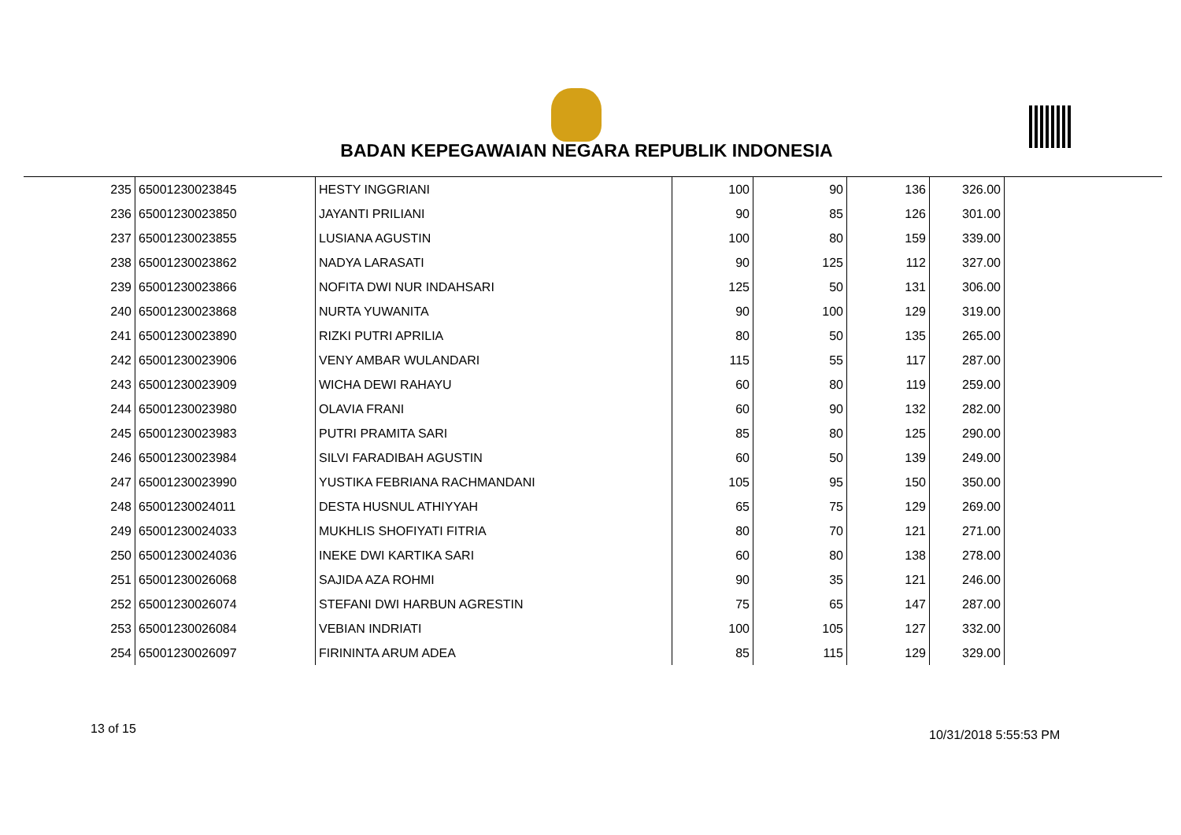BADAN KEPEGAWAIAN NEGARA REPUBLIK INDONESIA
| 235 | 65001230023845 | HESTY INGGRIANI | 100 | 90 | 136 | 326.00 |
| 236 | 65001230023850 | JAYANTI PRILIANI | 90 | 85 | 126 | 301.00 |
| 237 | 65001230023855 | LUSIANA AGUSTIN | 100 | 80 | 159 | 339.00 |
| 238 | 65001230023862 | NADYA LARASATI | 90 | 125 | 112 | 327.00 |
| 239 | 65001230023866 | NOFITA DWI NUR INDAHSARI | 125 | 50 | 131 | 306.00 |
| 240 | 65001230023868 | NURTA YUWANITA | 90 | 100 | 129 | 319.00 |
| 241 | 65001230023890 | RIZKI PUTRI APRILIA | 80 | 50 | 135 | 265.00 |
| 242 | 65001230023906 | VENY AMBAR WULANDARI | 115 | 55 | 117 | 287.00 |
| 243 | 65001230023909 | WICHA DEWI RAHAYU | 60 | 80 | 119 | 259.00 |
| 244 | 65001230023980 | OLAVIA FRANI | 60 | 90 | 132 | 282.00 |
| 245 | 65001230023983 | PUTRI PRAMITA SARI | 85 | 80 | 125 | 290.00 |
| 246 | 65001230023984 | SILVI FARADIBAH AGUSTIN | 60 | 50 | 139 | 249.00 |
| 247 | 65001230023990 | YUSTIKA FEBRIANA RACHMANDANI | 105 | 95 | 150 | 350.00 |
| 248 | 65001230024011 | DESTA HUSNUL ATHIYYAH | 65 | 75 | 129 | 269.00 |
| 249 | 65001230024033 | MUKHLIS SHOFIYATI FITRIA | 80 | 70 | 121 | 271.00 |
| 250 | 65001230024036 | INEKE DWI KARTIKA SARI | 60 | 80 | 138 | 278.00 |
| 251 | 65001230026068 | SAJIDA AZA ROHMI | 90 | 35 | 121 | 246.00 |
| 252 | 65001230026074 | STEFANI DWI HARBUN AGRESTIN | 75 | 65 | 147 | 287.00 |
| 253 | 65001230026084 | VEBIAN INDRIATI | 100 | 105 | 127 | 332.00 |
| 254 | 65001230026097 | FIRININTA ARUM ADEA | 85 | 115 | 129 | 329.00 |
13 of 15 10/31/2018 5:55:53 PM